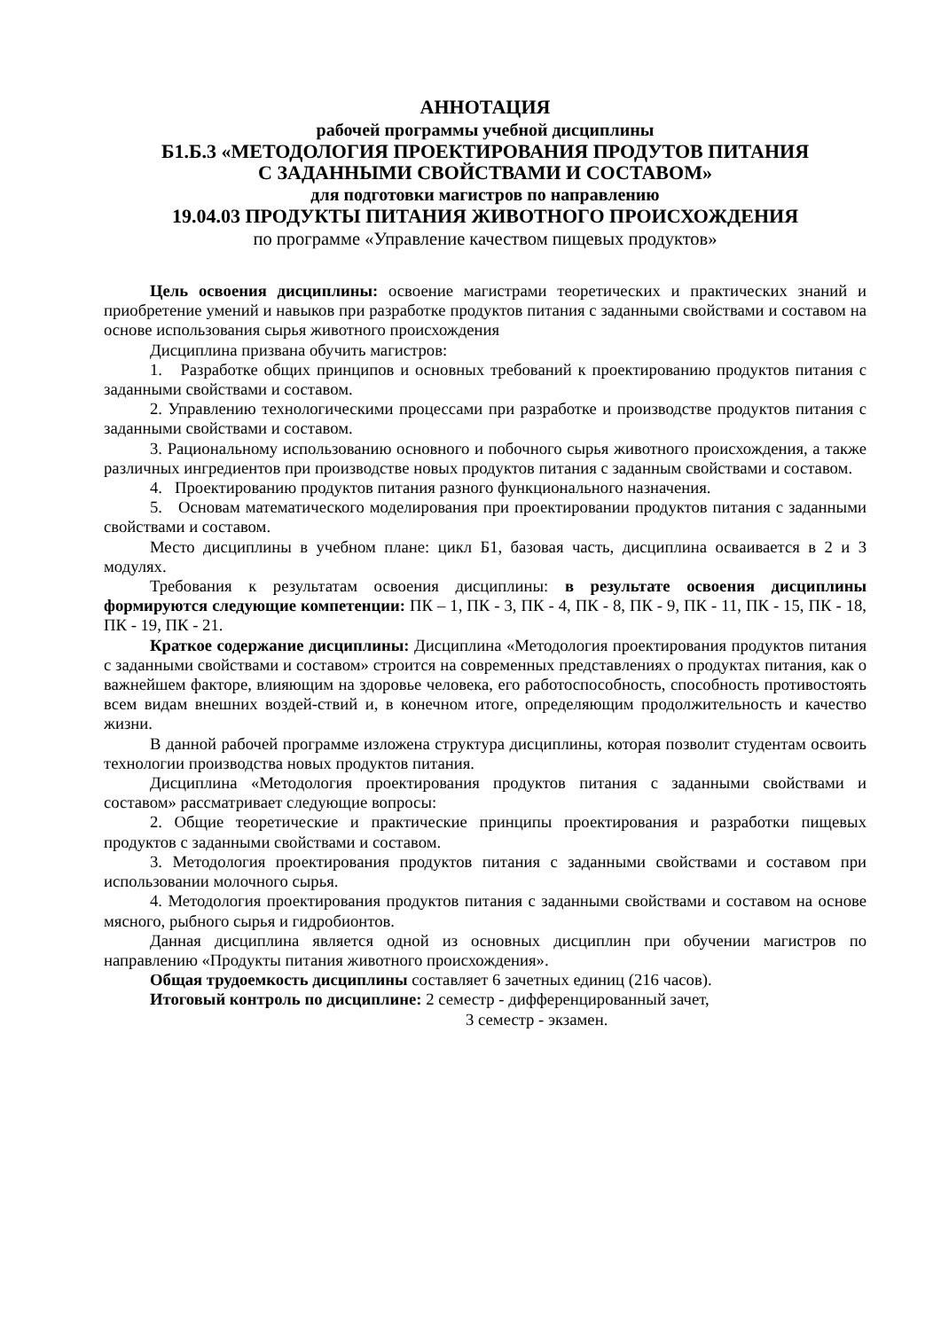АННОТАЦИЯ
рабочей программы учебной дисциплины
Б1.Б.3 «МЕТОДОЛОГИЯ ПРОЕКТИРОВАНИЯ ПРОДУТОВ ПИТАНИЯ
С ЗАДАННЫМИ СВОЙСТВАМИ И СОСТАВОМ»
для подготовки магистров по направлению
19.04.03 ПРОДУКТЫ ПИТАНИЯ ЖИВОТНОГО ПРОИСХОЖДЕНИЯ
по программе «Управление качеством пищевых продуктов»
Цель освоения дисциплины: освоение магистрами теоретических и практических знаний и приобретение умений и навыков при разработке продуктов питания с заданными свойствами и составом на основе использования сырья животного происхождения
Дисциплина призвана обучить магистров:
1. Разработке общих принципов и основных требований к проектированию продуктов питания с заданными свойствами и составом.
2. Управлению технологическими процессами при разработке и производстве продуктов питания с заданными свойствами и составом.
3. Рациональному использованию основного и побочного сырья животного происхождения, а также различных ингредиентов при производстве новых продуктов питания с заданным свойствами и составом.
4. Проектированию продуктов питания разного функционального назначения.
5. Основам математического моделирования при проектировании продуктов питания с заданными свойствами и составом.
Место дисциплины в учебном плане: цикл Б1, базовая часть, дисциплина осваивается в 2 и 3 модулях.
Требования к результатам освоения дисциплины: в результате освоения дисциплины формируются следующие компетенции: ПК – 1, ПК - 3, ПК - 4, ПК - 8, ПК - 9, ПК - 11, ПК - 15, ПК - 18, ПК - 19, ПК - 21.
Краткое содержание дисциплины: Дисциплина «Методология проектирования продуктов питания с заданными свойствами и составом» строится на современных представлениях о продуктах питания, как о важнейшем факторе, влияющим на здоровье человека, его работоспособность, способность противостоять всем видам внешних воздей-ствий и, в конечном итоге, определяющим продолжительность и качество жизни.
В данной рабочей программе изложена структура дисциплины, которая позволит студентам освоить технологии производства новых продуктов питания.
Дисциплина «Методология проектирования продуктов питания с заданными свойствами и составом» рассматривает следующие вопросы:
2. Общие теоретические и практические принципы проектирования и разработки пищевых продуктов с заданными свойствами и составом.
3. Методология проектирования продуктов питания с заданными свойствами и составом при использовании молочного сырья.
4. Методология проектирования продуктов питания с заданными свойствами и составом на основе мясного, рыбного сырья и гидробионтов.
Данная дисциплина является одной из основных дисциплин при обучении магистров по направлению «Продукты питания животного происхождения».
Общая трудоемкость дисциплины составляет 6 зачетных единиц (216 часов).
Итоговый контроль по дисциплине: 2 семестр - дифференцированный зачет,
3 семестр - экзамен.